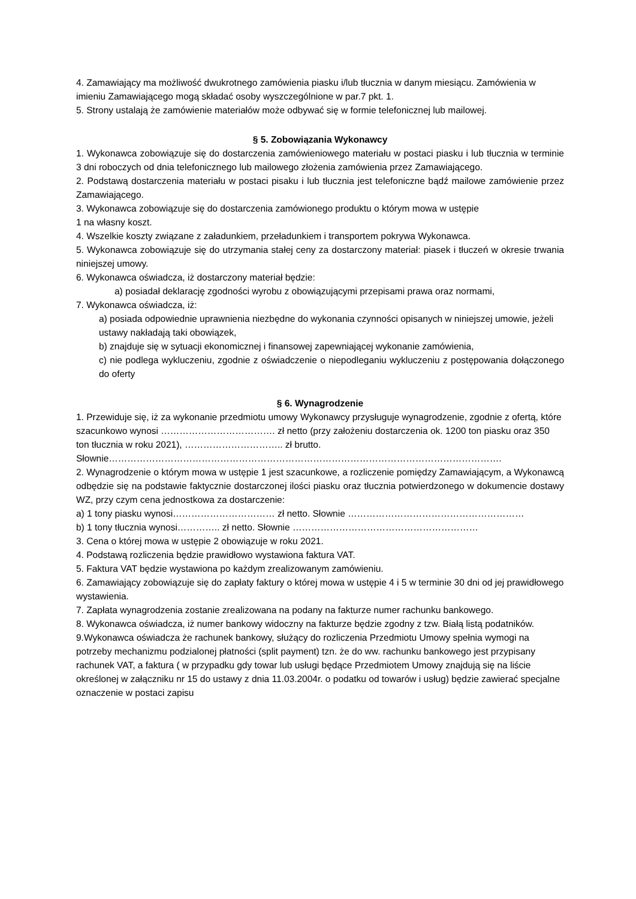4. Zamawiający ma możliwość dwukrotnego zamówienia piasku i/lub tłucznia w danym miesiącu. Zamówienia w imieniu Zamawiającego mogą składać osoby wyszczególnione w par.7 pkt. 1.
5. Strony ustalają że zamówienie materiałów może odbywać się w formie telefonicznej lub mailowej.
§ 5. Zobowiązania Wykonawcy
1. Wykonawca zobowiązuje się do dostarczenia zamówieniowego materiału w postaci piasku i lub tłucznia w terminie 3 dni roboczych od dnia telefonicznego lub mailowego złożenia zamówienia przez Zamawiającego.
2. Podstawą dostarczenia materiału w postaci pisaku i lub tłucznia jest telefoniczne bądź mailowe zamówienie przez Zamawiającego.
3. Wykonawca zobowiązuje się do dostarczenia zamówionego produktu o którym mowa w ustępie
1 na własny koszt.
4. Wszelkie koszty związane z załadunkiem, przeładunkiem i transportem pokrywa Wykonawca.
5. Wykonawca zobowiązuje się do utrzymania stałej ceny za dostarczony materiał: piasek i tłuczeń w okresie trwania niniejszej umowy.
6. Wykonawca oświadcza, iż dostarczony materiał będzie:
a) posiadał deklarację zgodności wyrobu z obowiązującymi przepisami prawa oraz normami,
7. Wykonawca oświadcza, iż:
a) posiada odpowiednie uprawnienia niezbędne do wykonania czynności opisanych w niniejszej umowie, jeżeli ustawy nakładają taki obowiązek,
b) znajduje się w sytuacji ekonomicznej i finansowej zapewniającej wykonanie zamówienia,
c) nie podlega wykluczeniu, zgodnie z oświadczenie o niepodleganiu wykluczeniu z postępowania dołączonego do oferty
§ 6. Wynagrodzenie
1. Przewiduje się, iż za wykonanie przedmiotu umowy Wykonawcy przysługuje wynagrodzenie, zgodnie z ofertą, które szacunkowo wynosi ………………………………. zł netto (przy założeniu dostarczenia ok. 1200 ton piasku oraz 350 ton tłucznia w roku 2021), ………………………….. zł brutto. Słownie……………………………………………………………………………………………………………….
2. Wynagrodzenie o którym mowa w ustępie 1 jest szacunkowe, a rozliczenie pomiędzy Zamawiającym, a Wykonawcą odbędzie się na podstawie faktycznie dostarczonej ilości piasku oraz tłucznia potwierdzonego w dokumencie dostawy WZ, przy czym cena jednostkowa za dostarczenie:
a) 1 tony piasku wynosi…………………………… zł netto. Słownie …………………………………………………
b) 1 tony tłucznia wynosi………….. zł netto. Słownie ……………………………………………………
3. Cena o której mowa w ustępie 2 obowiązuje w roku 2021.
4. Podstawą rozliczenia będzie prawidłowo wystawiona faktura VAT.
5. Faktura VAT będzie wystawiona po każdym zrealizowanym zamówieniu.
6. Zamawiający zobowiązuje się do zapłaty faktury o której mowa w ustępie 4 i 5 w terminie 30 dni od jej prawidłowego wystawienia.
7. Zapłata wynagrodzenia zostanie zrealizowana na podany na fakturze numer rachunku bankowego.
8. Wykonawca oświadcza, iż numer bankowy widoczny na fakturze będzie zgodny z tzw. Białą listą podatników.
9.Wykonawca oświadcza że rachunek bankowy, służący do rozliczenia Przedmiotu Umowy spełnia wymogi na potrzeby mechanizmu podzialonej płatności (split payment) tzn. że do ww. rachunku bankowego jest przypisany rachunek VAT, a faktura ( w przypadku gdy towar lub usługi będące Przedmiotem Umowy znajdują się na liście określonej w załączniku nr 15 do ustawy z dnia 11.03.2004r. o podatku od towarów i usług) będzie zawierać specjalne oznaczenie w postaci zapisu